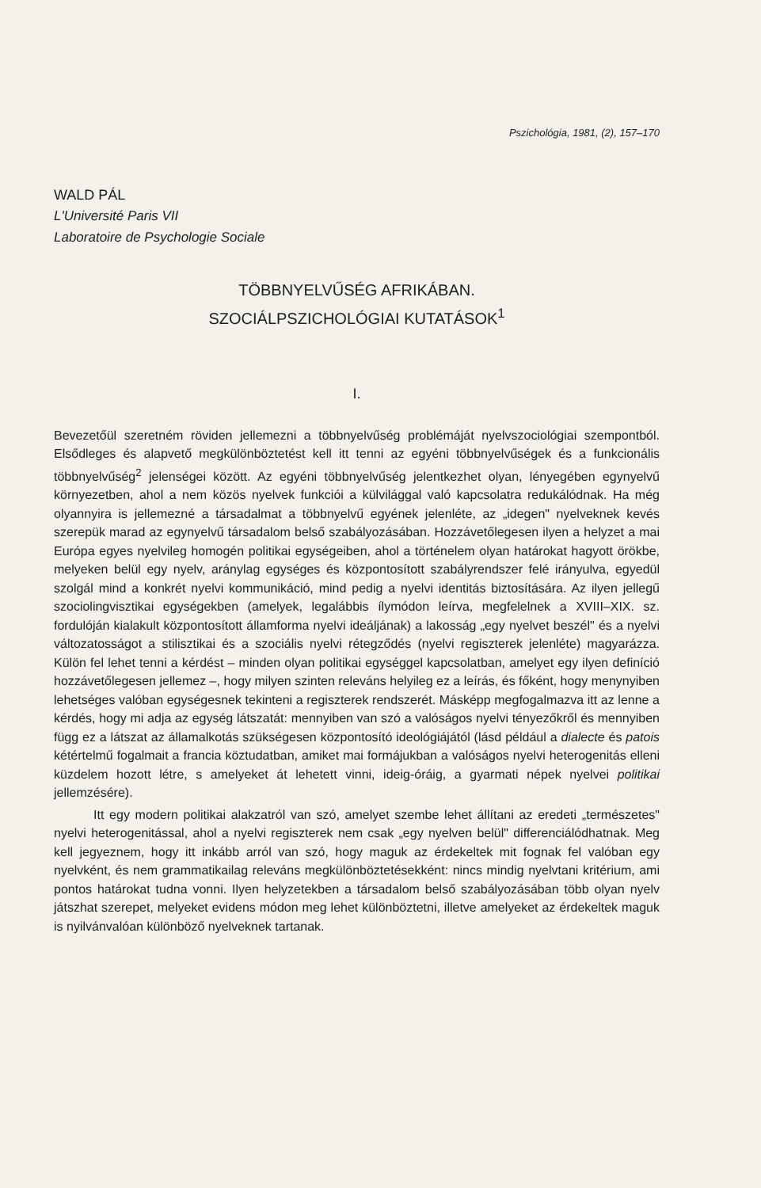Pszichológia, 1981, (2), 157–170
WALD PÁL
L'Université Paris VII
Laboratoire de Psychologie Sociale
TÖBBNYELVŰSÉG AFRIKÁBAN.
SZOCIÁLPSZICHOLÓGIAI KUTATÁSOK<sup>1</sup>
I.
Bevezetőül szeretném röviden jellemezni a többnyelvűség problémáját nyelvszociológiai szempontból. Elsődleges és alapvető megkülönböztetést kell itt tenni az egyéni többnyelvűségek és a funkcionális többnyelvűség<sup>2</sup> jelenségei között. Az egyéni többnyelvűség jelentkezhet olyan, lényegében egynyelvű környezetben, ahol a nem közös nyelvek funkciói a külvilággal való kapcsolatra redukálódnak. Ha még olyannyira is jellemezné a társadalmat a többnyelvű egyének jelenléte, az „idegen" nyelveknek kevés szerepük marad az egynyelvű társadalom belső szabályozásában. Hozzávetőlegesen ilyen a helyzet a mai Európa egyes nyelvileg homogén politikai egységeiben, ahol a történelem olyan határokat hagyott örökbe, melyeken belül egy nyelv, aránylag egységes és központosított szabályrendszer felé irányulva, egyedül szolgál mind a konkrét nyelvi kommunikáció, mind pedig a nyelvi identitás biztosítására. Az ilyen jellegű szociolingvisztikai egységekben (amelyek, legalábbis ílymódon leírva, megfelelnek a XVIII–XIX. sz. fordulóján kialakult központosított államforma nyelvi ideáljának) a lakosság „egy nyelvet beszél" és a nyelvi változatosságot a stilisztikai és a szociális nyelvi rétegződés (nyelvi regiszterek jelenléte) magyarázza. Külön fel lehet tenni a kérdést – minden olyan politikai egységgel kapcsolatban, amelyet egy ilyen definíció hozzávetőlegesen jellemez –, hogy milyen szinten releváns helyileg ez a leírás, és főként, hogy menynyiben lehetséges valóban egységesnek tekinteni a regiszterek rendszerét. Másképp megfogalmazva itt az lenne a kérdés, hogy mi adja az egység látszatát: mennyiben van szó a valóságos nyelvi tényezőkről és mennyiben függ ez a látszat az államalkotás szükségesen központosító ideológiájától (lásd például a dialecte és patois kétértelmű fogalmait a francia köztudatban, amiket mai formájukban a valóságos nyelvi heterogenitás elleni küzdelem hozott létre, s amelyeket át lehetett vinni, ideig-óráig, a gyarmati népek nyelvei politikai jellemzésére).
Itt egy modern politikai alakzatról van szó, amelyet szembe lehet állítani az eredeti „természetes" nyelvi heterogenitással, ahol a nyelvi regiszterek nem csak „egy nyelven belül" differenciálódhatnak. Meg kell jegyeznem, hogy itt inkább arról van szó, hogy maguk az érdekeltek mit fognak fel valóban egy nyelvként, és nem grammatikailag releváns megkülönböztetésekként: nincs mindig nyelvtani kritérium, ami pontos határokat tudna vonni. Ilyen helyzetekben a társadalom belső szabályozásában több olyan nyelv játszhat szerepet, melyeket evidens módon meg lehet különböztetni, illetve amelyeket az érdekeltek maguk is nyilvánvalóan különböző nyelveknek tartanak.